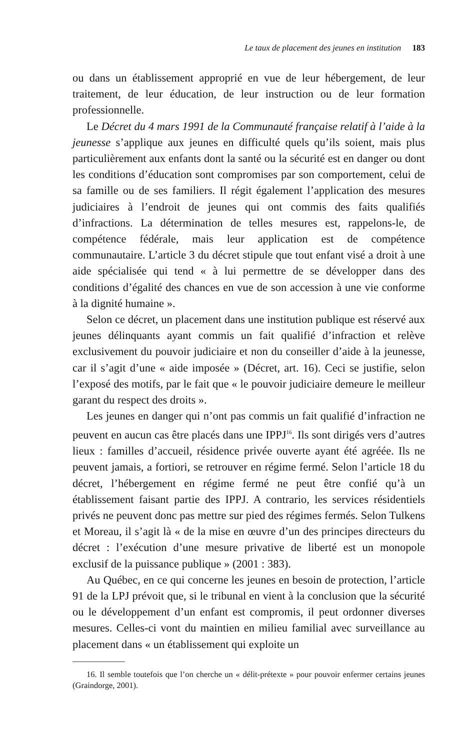Le taux de placement des jeunes en institution 183
ou dans un établissement approprié en vue de leur hébergement, de leur traitement, de leur éducation, de leur instruction ou de leur formation professionnelle.
Le Décret du 4 mars 1991 de la Communauté française relatif à l’aide à la jeunesse s’applique aux jeunes en difficulté quels qu’ils soient, mais plus particulièrement aux enfants dont la santé ou la sécurité est en danger ou dont les conditions d’éducation sont compromises par son comportement, celui de sa famille ou de ses familiers. Il régit également l’application des mesures judiciaires à l’endroit de jeunes qui ont commis des faits qualifiés d’infractions. La détermination de telles mesures est, rappelons-le, de compétence fédérale, mais leur application est de compétence communautaire. L’article 3 du décret stipule que tout enfant visé a droit à une aide spécialisée qui tend « à lui permettre de se développer dans des conditions d’égalité des chances en vue de son accession à une vie conforme à la dignité humaine ».
Selon ce décret, un placement dans une institution publique est réservé aux jeunes délinquants ayant commis un fait qualifié d’infraction et relève exclusivement du pouvoir judiciaire et non du conseiller d’aide à la jeunesse, car il s’agit d’une « aide imposée » (Décret, art. 16). Ceci se justifie, selon l’exposé des motifs, par le fait que « le pouvoir judiciaire demeure le meilleur garant du respect des droits ».
Les jeunes en danger qui n’ont pas commis un fait qualifié d’infraction ne peuvent en aucun cas être placés dans une IPPJ<sup>16</sup>. Ils sont dirigés vers d’autres lieux : familles d’accueil, résidence privée ouverte ayant été agréée. Ils ne peuvent jamais, a fortiori, se retrouver en régime fermé. Selon l’article 18 du décret, l’hébergement en régime fermé ne peut être confié qu’à un établissement faisant partie des IPPJ. A contrario, les services résidentiels privés ne peuvent donc pas mettre sur pied des régimes fermés. Selon Tulkens et Moreau, il s’agit là « de la mise en œuvre d’un des principes directeurs du décret : l’exécution d’une mesure privative de liberté est un monopole exclusif de la puissance publique » (2001 : 383).
Au Québec, en ce qui concerne les jeunes en besoin de protection, l’article 91 de la LPJ prévoit que, si le tribunal en vient à la conclusion que la sécurité ou le développement d’un enfant est compromis, il peut ordonner diverses mesures. Celles-ci vont du maintien en milieu familial avec surveillance au placement dans « un établissement qui exploite un
16. Il semble toutefois que l’on cherche un « délit-prétexte » pour pouvoir enfermer certains jeunes (Graindorge, 2001).